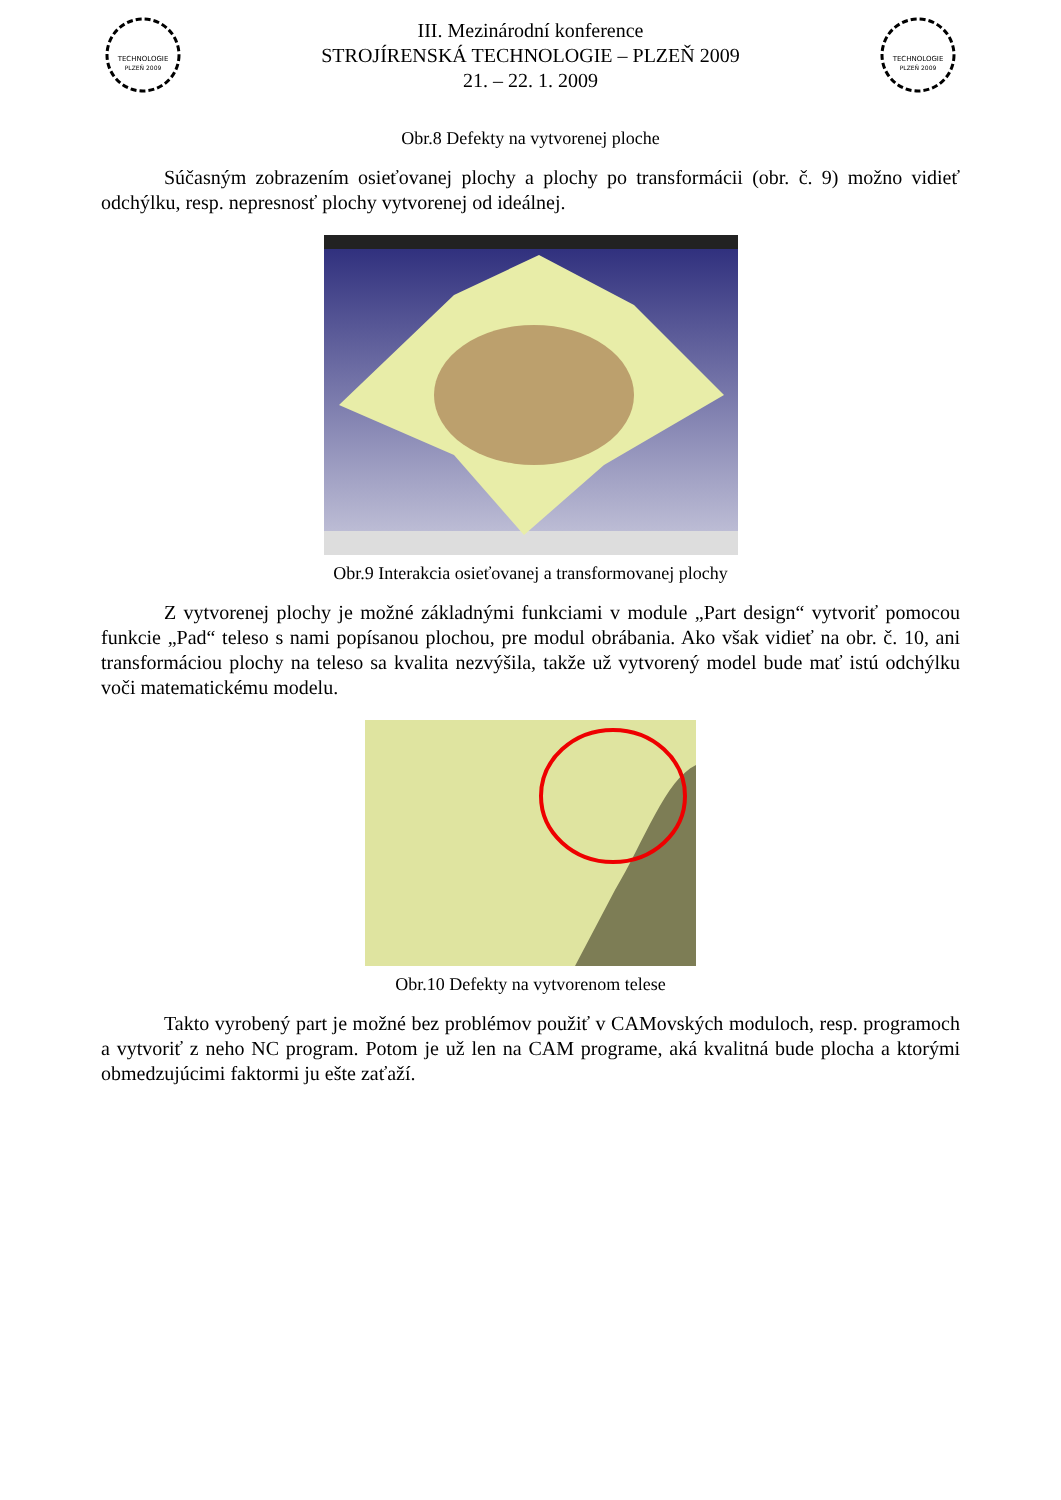TECHNOLOGIE
PLZEŇ 2009
III. Mezinárodní konference
STROJÍRENSKÁ TECHNOLOGIE – PLZEŇ 2009
21. – 22. 1. 2009
TECHNOLOGIE
PLZEŇ 2009
Obr.8 Defekty na vytvorenej ploche
Súčasným zobrazením osieťovanej plochy a plochy po transformácii (obr. č. 9) možno vidieť odchýlku, resp. nepresnosť plochy vytvorenej od ideálnej.
Obr.9 Interakcia osieťovanej a transformovanej plochy
Z vytvorenej plochy je možné základnými funkciami v module „Part design“ vytvoriť pomocou funkcie „Pad“ teleso s nami popísanou plochou, pre modul obrábania. Ako však vidieť na obr. č. 10, ani transformáciou plochy na teleso sa kvalita nezvýšila, takže už vytvorený model bude mať istú odchýlku voči matematickému modelu.
Obr.10 Defekty na vytvorenom telese
Takto vyrobený part je možné bez problémov použiť v CAMovských moduloch, resp. programoch a vytvoriť z neho NC program. Potom je už len na CAM programe, aká kvalitná bude plocha a ktorými obmedzujúcimi faktormi ju ešte zaťaží.